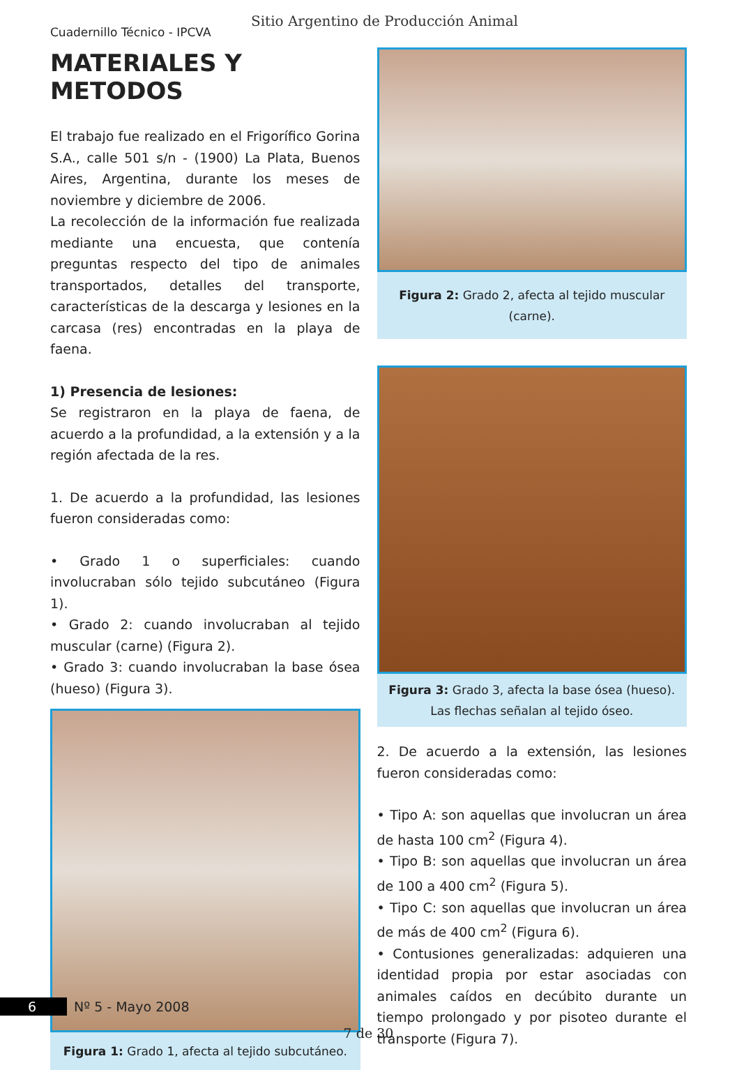Sitio Argentino de Producción Animal
Cuadernillo Técnico - IPCVA
MATERIALES Y METODOS
El trabajo fue realizado en el Frigorífico Gorina S.A., calle 501 s/n - (1900) La Plata, Buenos Aires, Argentina, durante los meses de noviembre y diciembre de 2006.
La recolección de la información fue realizada mediante una encuesta, que contenía preguntas respecto del tipo de animales transportados, detalles del transporte, características de la descarga y lesiones en la carcasa (res) encontradas en la playa de faena.
1) Presencia de lesiones:
Se registraron en la playa de faena, de acuerdo a la profundidad, a la extensión y a la región afectada de la res.
1. De acuerdo a la profundidad, las lesiones fueron consideradas como:
• Grado 1 o superficiales: cuando involucraban sólo tejido subcutáneo (Figura 1).
• Grado 2: cuando involucraban al tejido muscular (carne) (Figura 2).
• Grado 3: cuando involucraban la base ósea (hueso) (Figura 3).
Figura 1: Grado 1, afecta al tejido subcutáneo.
Figura 2: Grado 2, afecta al tejido muscular (carne).
Figura 3: Grado 3, afecta la base ósea (hueso).
Las flechas señalan al tejido óseo.
2. De acuerdo a la extensión, las lesiones fueron consideradas como:
• Tipo A: son aquellas que involucran un área de hasta 100 cm<sup>2</sup> (Figura 4).
• Tipo B: son aquellas que involucran un área de 100 a 400 cm<sup>2</sup> (Figura 5).
• Tipo C: son aquellas que involucran un área de más de 400 cm<sup>2</sup> (Figura 6).
• Contusiones generalizadas: adquieren una identidad propia por estar asociadas con animales caídos en decúbito durante un tiempo prolongado y por pisoteo durante el transporte (Figura 7).
6 Nº 5 - Mayo 2008
7 de 30